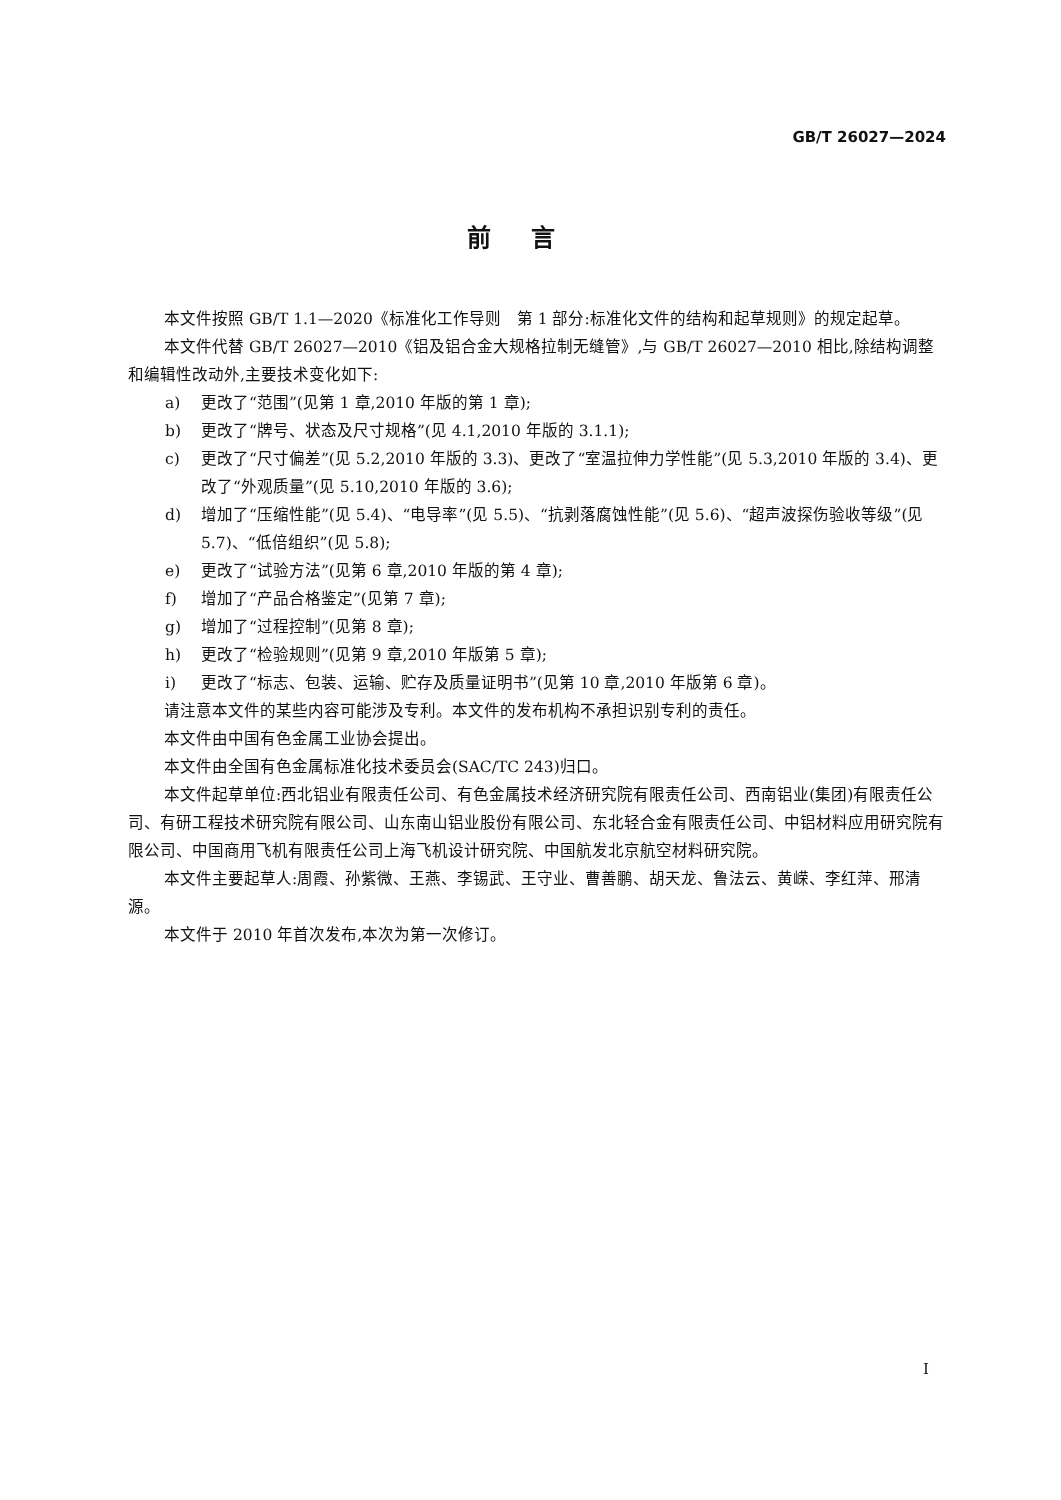GB/T 26027—2024
前言
本文件按照 GB/T 1.1—2020《标准化工作导则　第 1 部分:标准化文件的结构和起草规则》的规定起草。
本文件代替 GB/T 26027—2010《铝及铝合金大规格拉制无缝管》,与 GB/T 26027—2010 相比,除结构调整和编辑性改动外,主要技术变化如下:
a) 更改了“范围”(见第 1 章,2010 年版的第 1 章);
b) 更改了“牌号、状态及尺寸规格”(见 4.1,2010 年版的 3.1.1);
c) 更改了“尺寸偏差”(见 5.2,2010 年版的 3.3)、更改了“室温拉伸力学性能”(见 5.3,2010 年版的 3.4)、更改了“外观质量”(见 5.10,2010 年版的 3.6);
d) 增加了“压缩性能”(见 5.4)、“电导率”(见 5.5)、“抗剥落腐蚀性能”(见 5.6)、“超声波探伤验收等级”(见 5.7)、“低倍组织”(见 5.8);
e) 更改了“试验方法”(见第 6 章,2010 年版的第 4 章);
f) 增加了“产品合格鉴定”(见第 7 章);
g) 增加了“过程控制”(见第 8 章);
h) 更改了“检验规则”(见第 9 章,2010 年版第 5 章);
i) 更改了“标志、包装、运输、贮存及质量证明书”(见第 10 章,2010 年版第 6 章)。
请注意本文件的某些内容可能涉及专利。本文件的发布机构不承担识别专利的责任。
本文件由中国有色金属工业协会提出。
本文件由全国有色金属标准化技术委员会(SAC/TC 243)归口。
本文件起草单位:西北铝业有限责任公司、有色金属技术经济研究院有限责任公司、西南铝业(集团)有限责任公司、有研工程技术研究院有限公司、山东南山铝业股份有限公司、东北轻合金有限责任公司、中铝材料应用研究院有限公司、中国商用飞机有限责任公司上海飞机设计研究院、中国航发北京航空材料研究院。
本文件主要起草人:周霞、孙紫微、王燕、李锡武、王守业、曹善鹏、胡天龙、鲁法云、黄嵘、李红萍、邢清源。
本文件于 2010 年首次发布,本次为第一次修订。
I